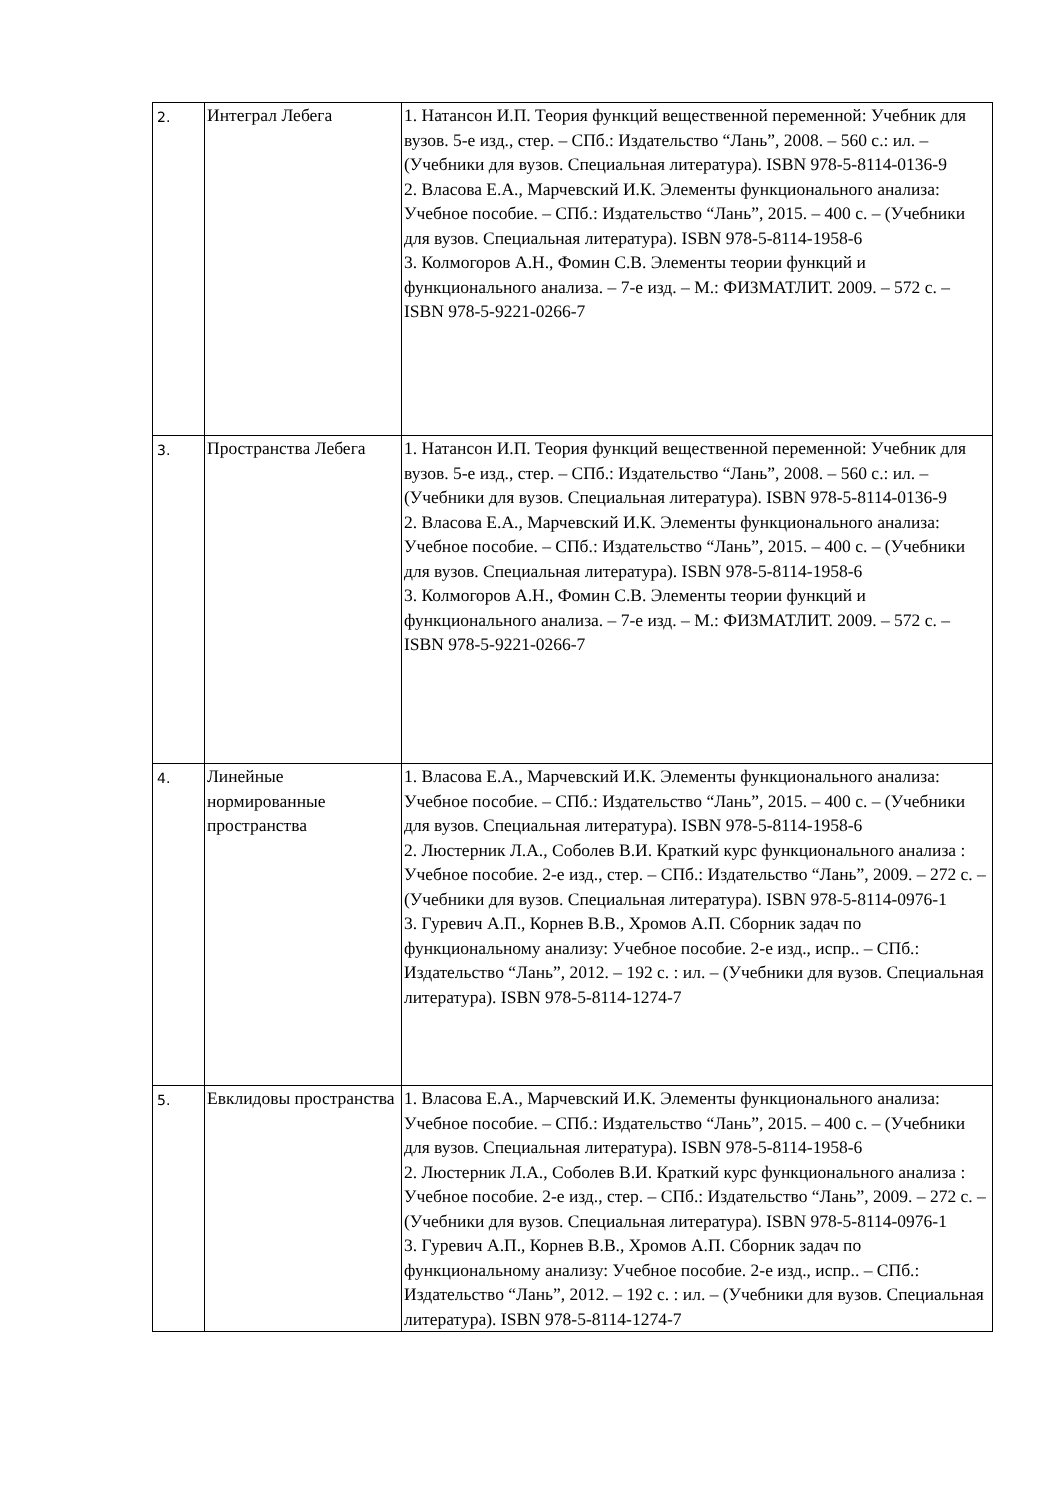| 2. | Интеграл Лебега | 1. Натансон И.П. Теория функций вещественной переменной: Учебник для вузов. 5-е изд., стер. – СПб.: Издательство “Лань”, 2008. – 560 с.: ил. – (Учебники для вузов. Специальная литература). ISBN 978-5-8114-0136-9 2. Власова Е.А., Марчевский И.К. Элементы функционального анализа: Учебное пособие. – СПб.: Издательство “Лань”, 2015. – 400 с. – (Учебники для вузов. Специальная литература). ISBN 978-5-8114-1958-6 3. Колмогоров А.Н., Фомин С.В. Элементы теории функций и функционального анализа. – 7-е изд. – М.: ФИЗМАТЛИТ. 2009. – 572 с. – ISBN 978-5-9221-0266-7 |
| 3. | Пространства Лебега | 1. Натансон И.П. Теория функций вещественной переменной: Учебник для вузов. 5-е изд., стер. – СПб.: Издательство “Лань”, 2008. – 560 с.: ил. – (Учебники для вузов. Специальная литература). ISBN 978-5-8114-0136-9 2. Власова Е.А., Марчевский И.К. Элементы функционального анализа: Учебное пособие. – СПб.: Издательство “Лань”, 2015. – 400 с. – (Учебники для вузов. Специальная литература). ISBN 978-5-8114-1958-6 3. Колмогоров А.Н., Фомин С.В. Элементы теории функций и функционального анализа. – 7-е изд. – М.: ФИЗМАТЛИТ. 2009. – 572 с. – ISBN 978-5-9221-0266-7 |
| 4. | Линейные нормированные пространства | 1. Власова Е.А., Марчевский И.К. Элементы функционального анализа: Учебное пособие. – СПб.: Издательство “Лань”, 2015. – 400 с. – (Учебники для вузов. Специальная литература). ISBN 978-5-8114-1958-6 2. Люстерник Л.А., Соболев В.И. Краткий курс функционального анализа : Учебное пособие. 2-е изд., стер. – СПб.: Издательство “Лань”, 2009. – 272 с. – (Учебники для вузов. Специальная литература). ISBN 978-5-8114-0976-1 3. Гуревич А.П., Корнев В.В., Хромов А.П. Сборник задач по функциональному анализу: Учебное пособие. 2-е изд., испр.. – СПб.: Издательство “Лань”, 2012. – 192 с. : ил. – (Учебники для вузов. Специальная литература). ISBN 978-5-8114-1274-7 |
| 5. | Евклидовы пространства | 1. Власова Е.А., Марчевский И.К. Элементы функционального анализа: Учебное пособие. – СПб.: Издательство “Лань”, 2015. – 400 с. – (Учебники для вузов. Специальная литература). ISBN 978-5-8114-1958-6 2. Люстерник Л.А., Соболев В.И. Краткий курс функционального анализа : Учебное пособие. 2-е изд., стер. – СПб.: Издательство “Лань”, 2009. – 272 с. – (Учебники для вузов. Специальная литература). ISBN 978-5-8114-0976-1 3. Гуревич А.П., Корнев В.В., Хромов А.П. Сборник задач по функциональному анализу: Учебное пособие. 2-е изд., испр.. – СПб.: Издательство “Лань”, 2012. – 192 с. : ил. – (Учебники для вузов. Специальная литература). ISBN 978-5-8114-1274-7 |